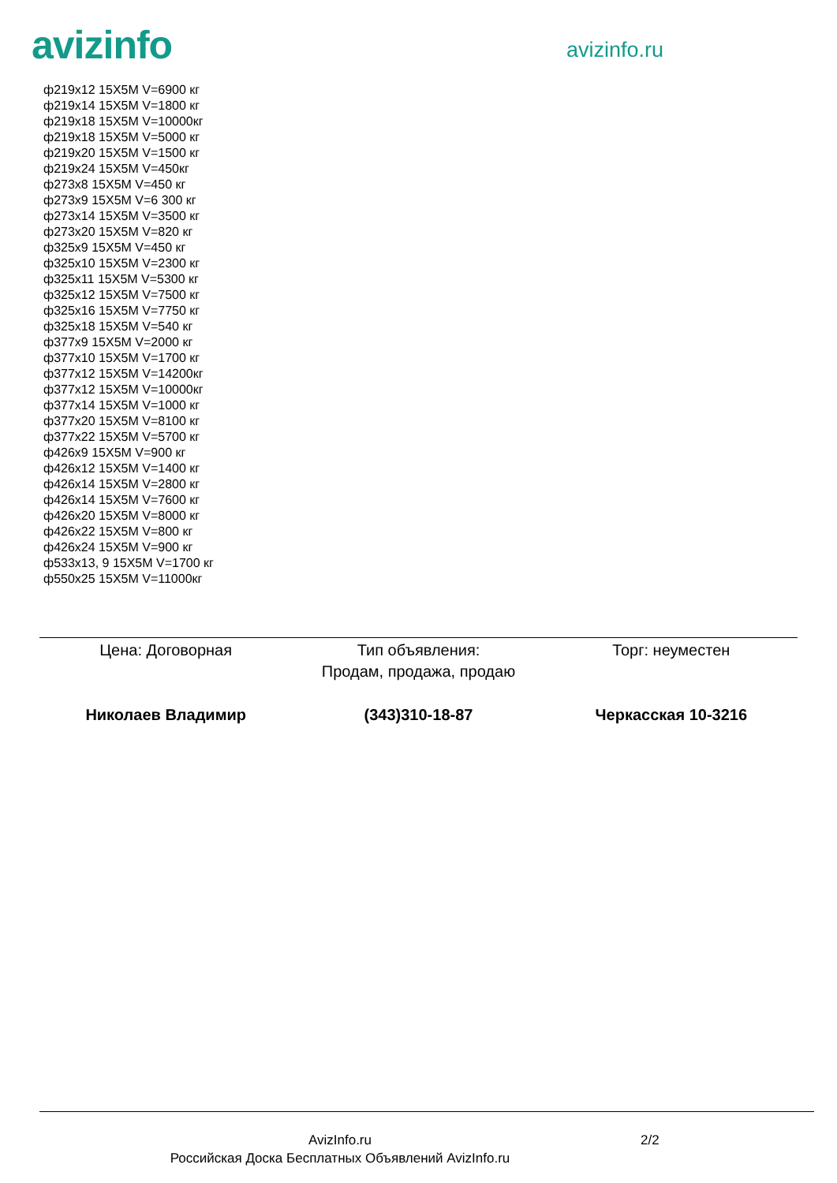avizinfo
avizinfo.ru
ф219x12 15X5M V=6900 кг
ф219x14 15X5M V=1800 кг
ф219x18 15X5M V=10000кг
ф219x18 15X5M V=5000 кг
ф219x20 15X5M V=1500 кг
ф219x24 15X5M V=450кг
ф273x8 15X5M V=450 кг
ф273x9 15X5M V=6 300 кг
ф273x14 15X5M V=3500 кг
ф273x20 15X5M V=820 кг
ф325x9 15X5M V=450 кг
ф325x10 15X5M V=2300 кг
ф325x11 15X5M V=5300 кг
ф325x12 15X5M V=7500 кг
ф325x16 15X5M V=7750 кг
ф325x18 15X5M V=540 кг
ф377x9 15X5M V=2000 кг
ф377x10 15X5M V=1700 кг
ф377x12 15X5M V=14200кг
ф377x12 15X5M V=10000кг
ф377x14 15X5M V=1000 кг
ф377x20 15X5M V=8100 кг
ф377x22 15X5M V=5700 кг
ф426x9 15X5M V=900 кг
ф426x12 15X5M V=1400 кг
ф426x14 15X5M V=2800 кг
ф426x14 15X5M V=7600 кг
ф426x20 15X5M V=8000 кг
ф426x22 15X5M V=800 кг
ф426x24 15X5M V=900 кг
ф533x13, 9 15X5M V=1700 кг
ф550x25 15X5M V=11000кг
Цена: Договорная Тип объявления:
Продам, продажа, продаю
Торг: неуместен
Николаев Владимир (343)310-18-87 Черкасская 10-3216
AvizInfo.ru
Российская Доска Бесплатных Объявлений AvizInfo.ru
2/2